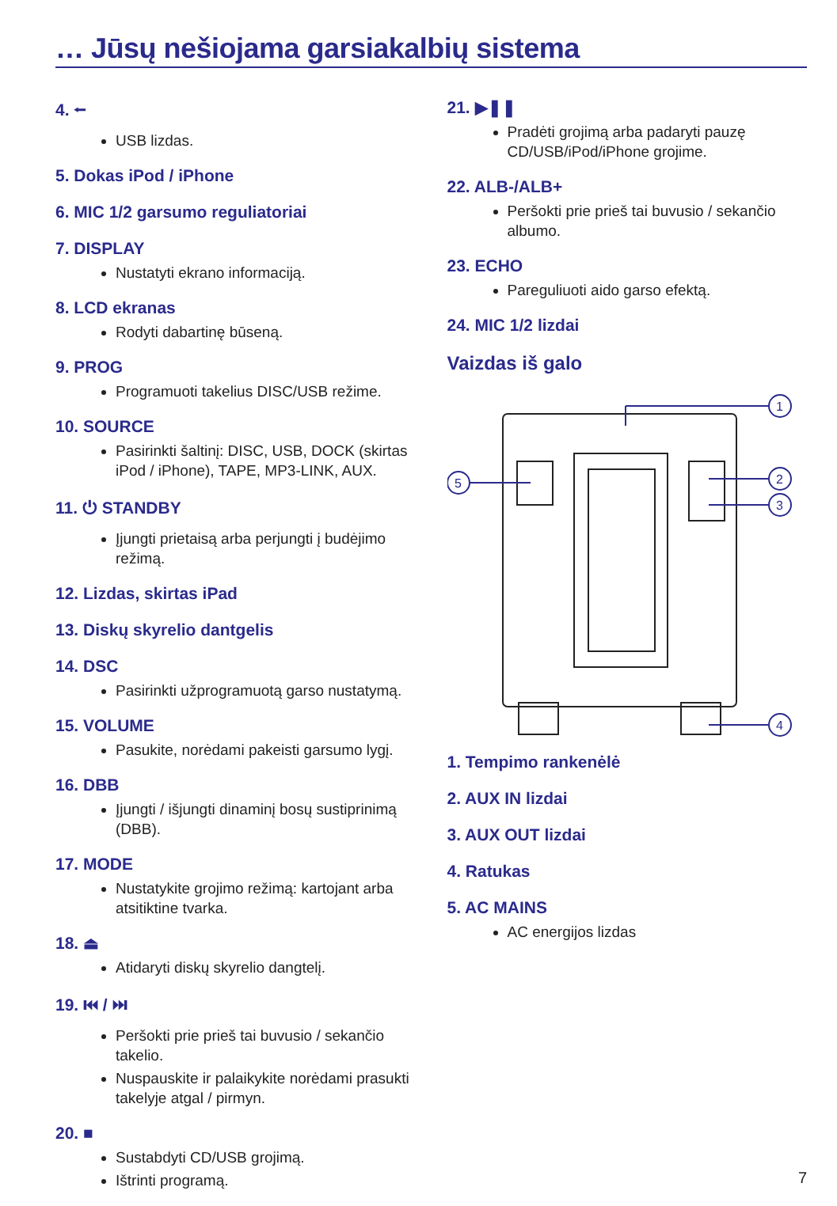… Jūsų nešiojama garsiakalbių sistema
4. ⭠
USB lizdas.
5. Dokas iPod / iPhone
6. MIC 1/2 garsumo reguliatoriai
7. DISPLAY
Nustatyti ekrano informaciją.
8. LCD ekranas
Rodyti dabartinę būseną.
9. PROG
Programuoti takelius DISC/USB režime.
10. SOURCE
Pasirinkti šaltinį: DISC, USB, DOCK (skirtas iPod / iPhone), TAPE, MP3-LINK, AUX.
11. ⏻ STANDBY
Įjungti prietaisą arba perjungti į budėjimo režimą.
12. Lizdas, skirtas iPad
13. Diskų skyrelio dantgelis
14. DSC
Pasirinkti užprogramuotą garso nustatymą.
15. VOLUME
Pasukite, norėdami pakeisti garsumo lygį.
16. DBB
Įjungti / išjungti dinaminį bosų sustiprinimą (DBB).
17. MODE
Nustatykite grojimo režimą: kartojant arba atsitiktine tvarka.
18. ⏏
Atidaryti diskų skyrelio dangtelį.
19. ⏮ / ⏭
Peršokti prie prieš tai buvusio / sekančio takelio.
Nuspauskite ir palaikykite norėdami prasukti takelyje atgal / pirmyn.
20. ■
Sustabdyti CD/USB grojimą.
Ištrinti programą.
21. ▶❚❚
Pradėti grojimą arba padaryti pauzę CD/USB/iPod/iPhone grojime.
22. ALB-/ALB+
Peršokti prie prieš tai buvusio / sekančio albumo.
23. ECHO
Pareguliuoti aido garso efektą.
24. MIC 1/2 lizdai
Vaizdas iš galo
1
2
3
4
5
1. Tempimo rankenėlė
2. AUX IN lizdai
3. AUX OUT lizdai
4. Ratukas
5. AC MAINS
AC energijos lizdas
7